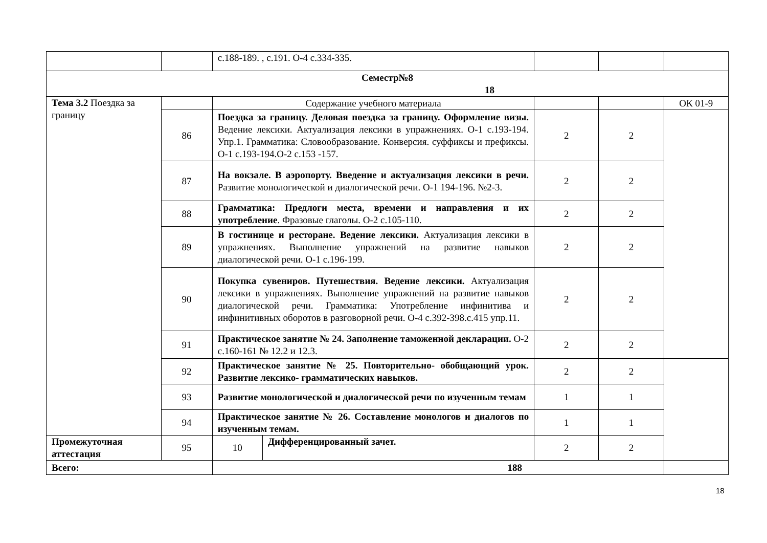| | | с.188-189. , с.191. О-4 с.334-335. | | | | |
| Семестр№8 18 | | | | | | |
| Тема 3.2 Поездка за границу | | Содержание учебного материала | | | | ОК 01-9 |
| | 86 | Поездка за границу. Деловая поездка за границу. Оформление визы. Ведение лексики. Актуализация лексики в упражнениях. О-1 с.193-194. Упр.1. Грамматика: Словообразование. Конверсия. суффиксы и префиксы. О-1 с.193-194.О-2 с.153 -157. | | 2 | 2 | |
| | 87 | На вокзале. В аэропорту. Введение и актуализация лексики в речи. Развитие монологической и диалогической речи. О-1 194-196. №2-3. | | 2 | 2 | |
| | 88 | Грамматика: Предлоги места, времени и направления и их употребление . Фразовые глаголы. О-2 с.105-110. | | 2 | 2 | |
| | 89 | В гостинице и ресторане. Ведение лексики. Актуализация лексики в упражнениях. Выполнение упражнений на развитие навыков диалогической речи. О-1 с.196-199. | | 2 | 2 | |
| | 90 | Покупка сувениров. Путешествия. Ведение лексики. Актуализация лексики в упражнениях. Выполнение упражнений на развитие навыков диалогической речи. Грамматика: Употребление инфинитива и инфинитивных оборотов в разговорной речи. О-4 с.392-398.с.415 упр.11. | | 2 | 2 | |
| | 91 | Практическое занятие № 24. Заполнение таможенной декларации. О-2 с.160-161 № 12.2 и 12.3. | | 2 | 2 | |
| | 92 | Практическое занятие № 25. Повторительно- обобщающий урок. Развитие лексико- грамматических навыков. | | 2 | 2 | |
| | 93 | Развитие монологической и диалогической речи по изученным темам | | 1 | 1 | |
| | 94 | Практическое занятие № 26. Составление монологов и диалогов по изученным темам. | | 1 | 1 | |
| Промежуточная аттестация | 95 | 10 | Дифференцированный зачет. | 2 | 2 | |
| Всего: | | 188 | | | | |
18